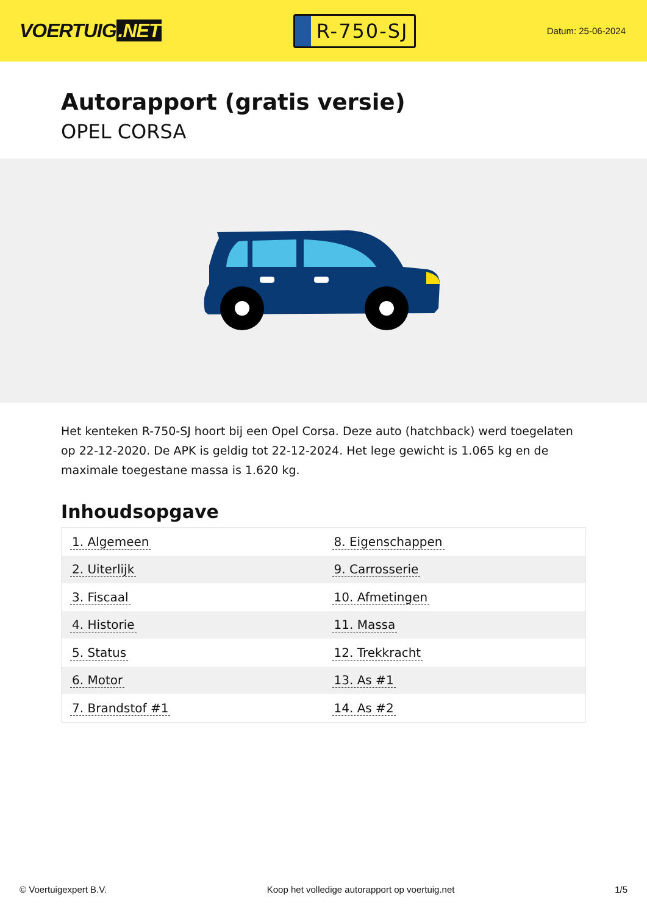VOERTUIG.NET
R-750-SJ
Datum: 25-06-2024
Autorapport (gratis versie)
OPEL CORSA
Het kenteken R-750-SJ hoort bij een Opel Corsa. Deze auto (hatchback) werd toegelaten op 22-12-2020. De APK is geldig tot 22-12-2024. Het lege gewicht is 1.065 kg en de maximale toegestane massa is 1.620 kg.
Inhoudsopgave
| 1. Algemeen | 8. Eigenschappen |
| 2. Uiterlijk | 9. Carrosserie |
| 3. Fiscaal | 10. Afmetingen |
| 4. Historie | 11. Massa |
| 5. Status | 12. Trekkracht |
| 6. Motor | 13. As #1 |
| 7. Brandstof #1 | 14. As #2 |
© Voertuigexpert B.V. Koop het volledige autorapport op voertuig.net
1/5